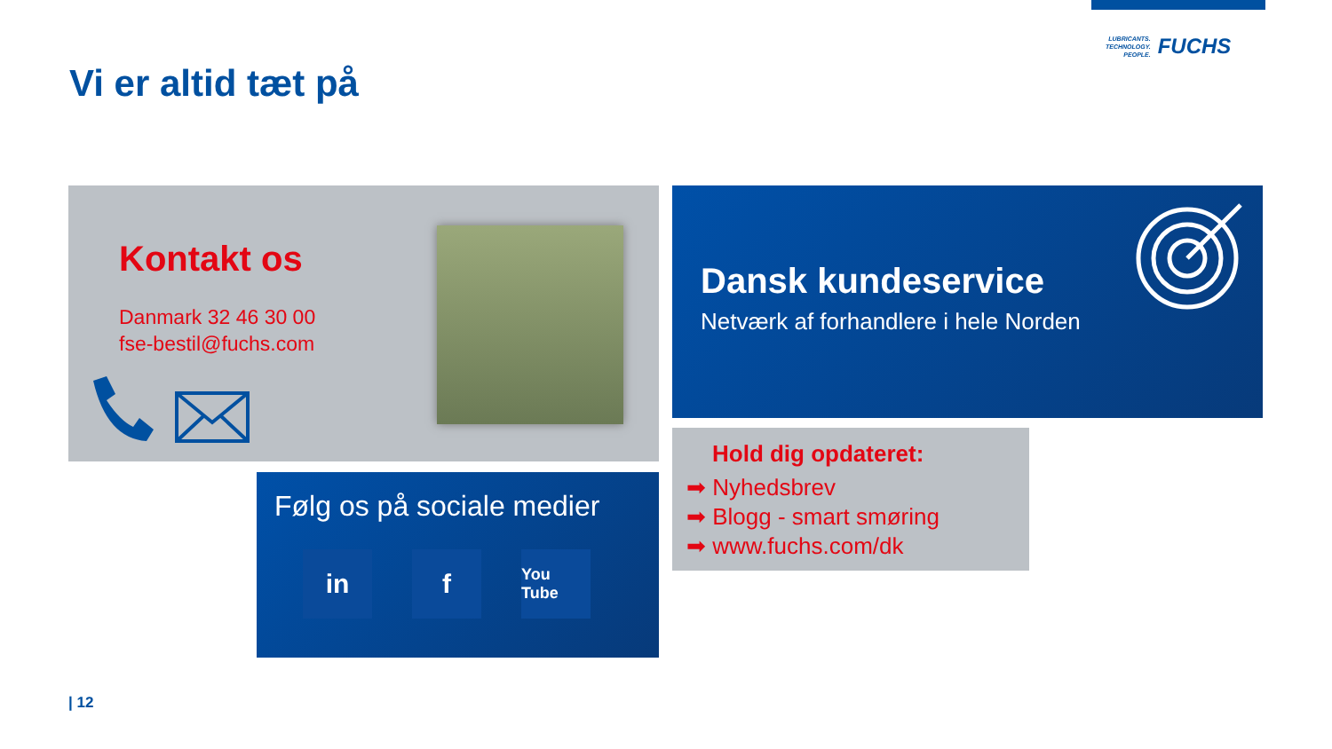LUBRICANTS.
TECHNOLOGY.
PEOPLE.
FUCHS
Vi er altid tæt på
Kontakt os
Danmark 32 46 30 00
fse-bestil@fuchs.com
Dansk kundeservice
Netværk af forhandlere i hele Norden
Følg os på sociale medier
in f
You Tube
Hold dig opdateret:
➡ Nyhedsbrev
➡ Blogg - smart smøring
➡ www.fuchs.com/dk
| 12